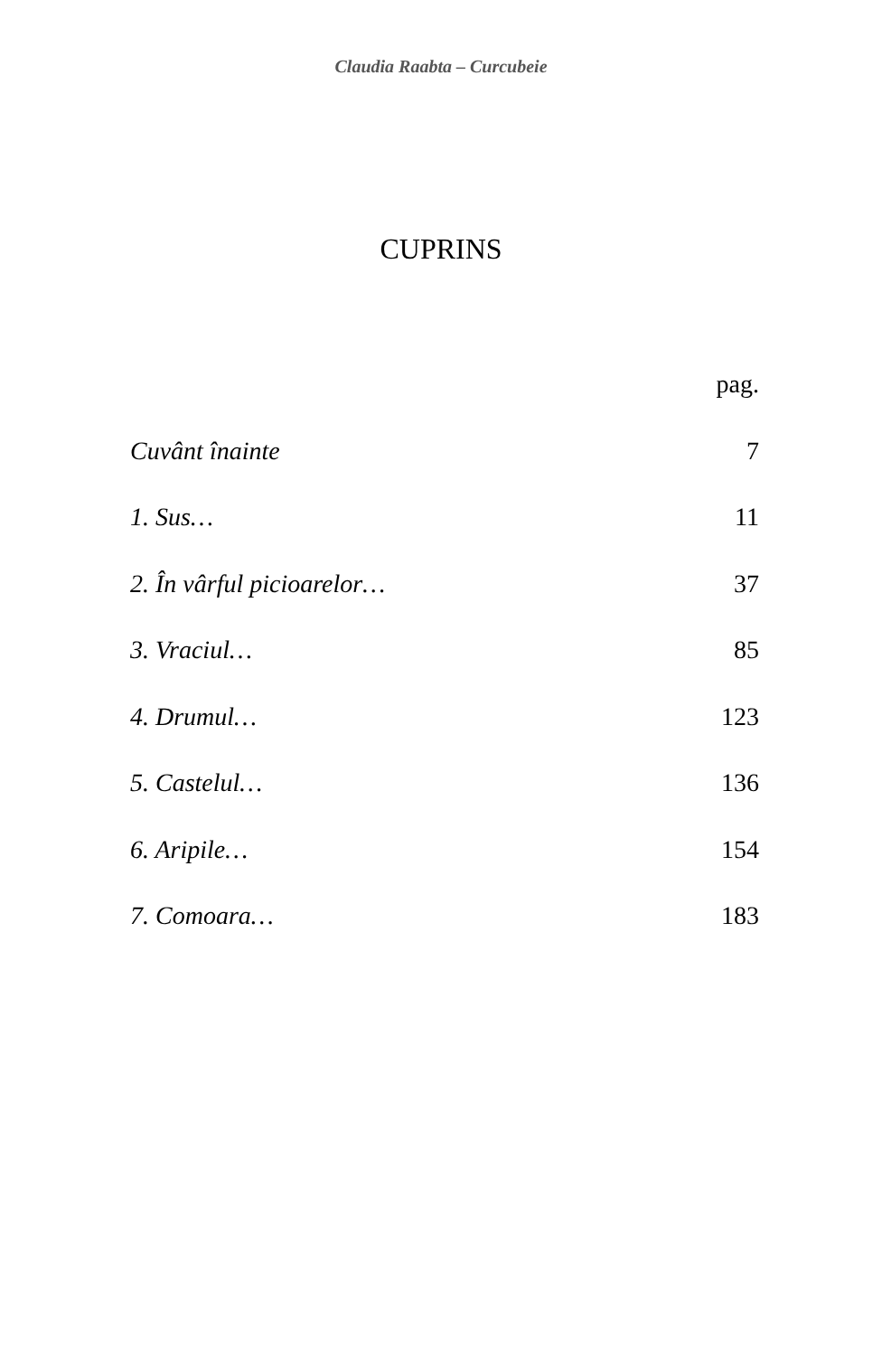Claudia Raabta – Curcubeie
CUPRINS
pag.
Cuvânt înainte 7
1. Sus… 11
2. În vârful picioarelor… 37
3. Vraciul… 85
4. Drumul… 123
5. Castelul… 136
6. Aripile… 154
7. Comoara… 183